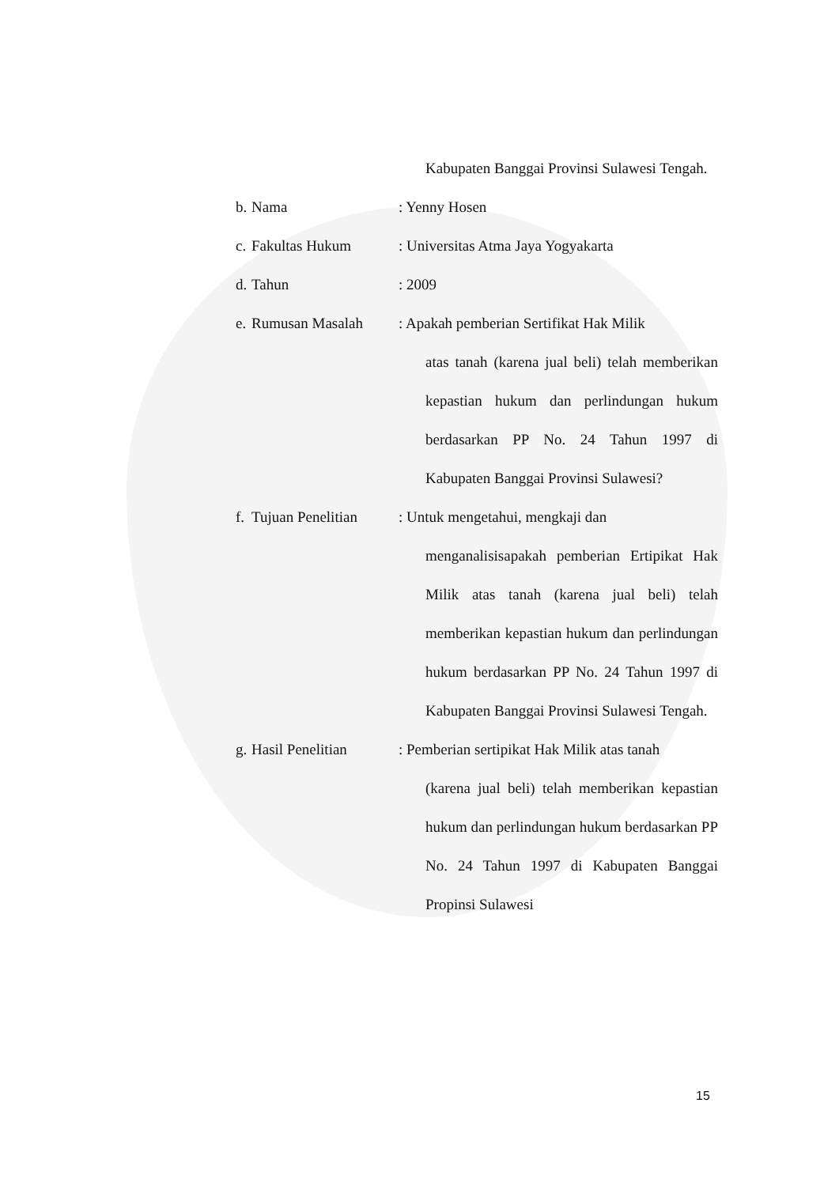Kabupaten Banggai Provinsi Sulawesi Tengah.
b. Nama: Yenny Hosen
c. Fakultas Hukum: Universitas Atma Jaya Yogyakarta
d. Tahun: 2009
e. Rumusan Masalah: Apakah pemberian Sertifikat Hak Milik
atas tanah (karena jual beli) telah memberikan kepastian hukum dan perlindungan hukum berdasarkan PP No. 24 Tahun 1997 di Kabupaten Banggai Provinsi Sulawesi?
f. Tujuan Penelitian: Untuk mengetahui, mengkaji dan
menganalisisapakah pemberian Ertipikat Hak Milik atas tanah (karena jual beli) telah memberikan kepastian hukum dan perlindungan hukum berdasarkan PP No. 24 Tahun 1997 di Kabupaten Banggai Provinsi Sulawesi Tengah.
g. Hasil Penelitian: Pemberian sertipikat Hak Milik atas tanah
(karena jual beli) telah memberikan kepastian hukum dan perlindungan hukum berdasarkan PP No. 24 Tahun 1997 di Kabupaten Banggai Propinsi Sulawesi
15